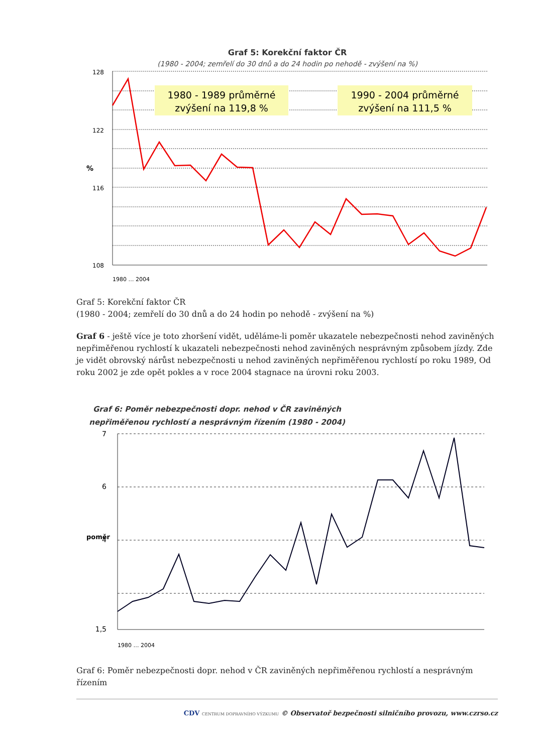Graf 5: Korekční faktor ČR
(1980 - 2004; zemřelí do 30 dnů a do 24 hodin po nehodě - zvýšení na %)
1980 - 1989 průměrné
zvýšení na 119,8 %
1990 - 2004 průměrné
zvýšení na 111,5 %
128
122
116
108
%
1980 … 2004
Graf 5: Korekční faktor ČR
(1980 - 2004; zemřelí do 30 dnů a do 24 hodin po nehodě - zvýšení na %)
Graf 6 - ještě více je toto zhoršení vidět, uděláme-li poměr ukazatele nebezpečnosti nehod zaviněných nepřiměřenou rychlostí k ukazateli nebezpečnosti nehod zaviněných nesprávným způsobem jízdy. Zde je vidět obrovský nárůst nebezpečnosti u nehod zaviněných nepřiměřenou rychlostí po roku 1989, Od roku 2002 je zde opět pokles a v roce 2004 stagnace na úrovni roku 2003.
Graf 6: Poměr nebezpečnosti dopr. nehod v ČR zaviněných
nepřiměřenou rychlostí a nesprávným řízením (1980 - 2004)
7
6
4
1,5
poměr
1980 … 2004
Graf 6: Poměr nebezpečnosti dopr. nehod v ČR zaviněných nepřiměřenou rychlostí a nesprávným řízením
CDV CENTRUM DOPRAVNÍHO VÝZKUMU © Observatoř bezpečnosti silničního provozu, www.czrso.cz